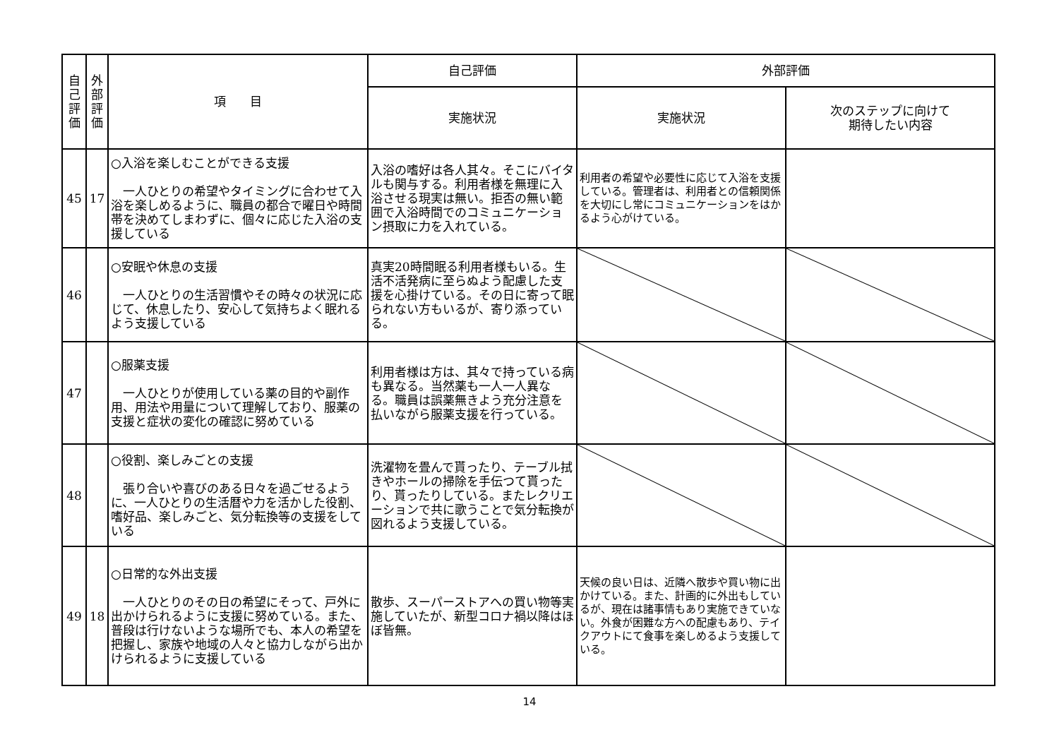| 自 己 評 価 | 外 部 評 価 | 項 目 | 自己評価 | 外部評価 | |
| --- | --- | --- | --- | --- | --- |
| | | | 実施状況 | 実施状況 | 次のステップに向けて 期待したい内容 |
| 45 | 17 | ○入浴を楽しむことができる支援 一人ひとりの希望やタイミングに合わせて入浴を楽しめるように、職員の都合で曜日や時間帯を決めてしまわずに、個々に応じた入浴の支援している | 入浴の嗜好は各人其々。そこにバイタルも関与する。利用者様を無理に入浴させる現実は無い。拒否の無い範囲で入浴時間でのコミュニケーション摂取に力を入れている。 | 利用者の希望や必要性に応じて入浴を支援している。管理者は、利用者との信頼関係を大切にし常にコミュニケーションをはかるよう心がけている。 | |
| 46 | | ○安眠や休息の支援 一人ひとりの生活習慣やその時々の状況に応じて、休息したり、安心して気持ちよく眠れるよう支援している | 真実20時間眠る利用者様もいる。生活不活発病に至らぬよう配慮した支援を心掛けている。その日に寄って眠られない方もいるが、寄り添っている。 | | |
| 47 | | ○服薬支援 一人ひとりが使用している薬の目的や副作用、用法や用量について理解しており、服薬の支援と症状の変化の確認に努めている | 利用者様は方は、其々で持っている病も異なる。当然薬も一人一人異なる。職員は誤薬無きよう充分注意を払いながら服薬支援を行っている。 | | |
| 48 | | ○役割、楽しみごとの支援 張り合いや喜びのある日々を過ごせるように、一人ひとりの生活暦や力を活かした役割、嗜好品、楽しみごと、気分転換等の支援をしている | 洗濯物を畳んで貰ったり、テーブル拭きやホールの掃除を手伝つて貰ったり、貰ったりしている。またレクリエーションで共に歌うことで気分転換が図れるよう支援している。 | | |
| 49 | 18 | ○日常的な外出支援 一人ひとりのその日の希望にそって、戸外に出かけられるように支援に努めている。また、普段は行けないような場所でも、本人の希望を把握し、家族や地域の人々と協力しながら出かけられるように支援している | 散歩、スーパーストアへの買い物等実施していたが、新型コロナ禍以降はほぼ皆無。 | 天候の良い日は、近隣へ散歩や買い物に出かけている。また、計画的に外出もしているが、現在は諸事情もあり実施できていない。外食が困難な方への配慮もあり、テイクアウトにて食事を楽しめるよう支援している。 | |
14